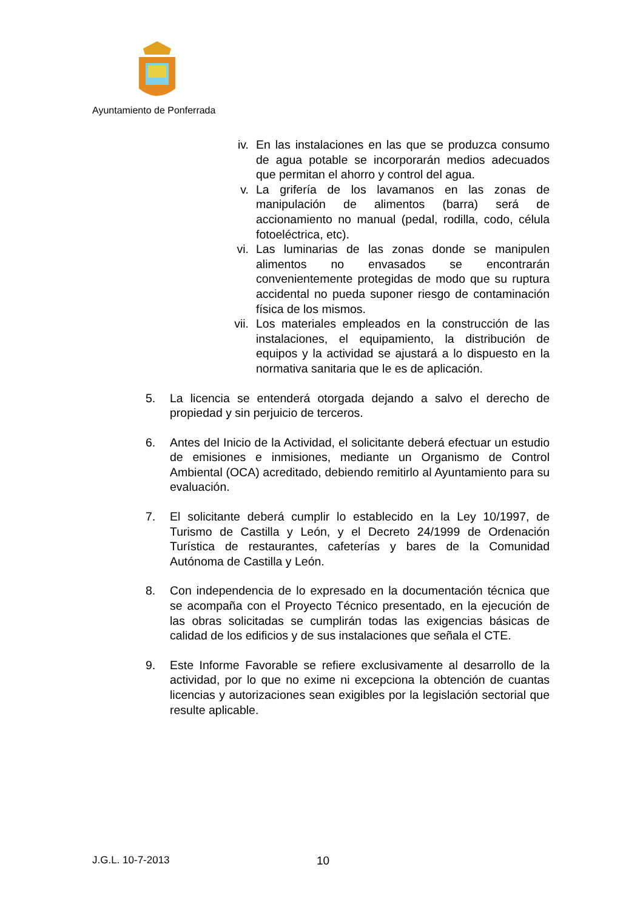Ayuntamiento de Ponferrada
iv. En las instalaciones en las que se produzca consumo de agua potable se incorporarán medios adecuados que permitan el ahorro y control del agua.
v. La grifería de los lavamanos en las zonas de manipulación de alimentos (barra) será de accionamiento no manual (pedal, rodilla, codo, célula fotoeléctrica, etc).
vi. Las luminarias de las zonas donde se manipulen alimentos no envasados se encontrarán convenientemente protegidas de modo que su ruptura accidental no pueda suponer riesgo de contaminación física de los mismos.
vii. Los materiales empleados en la construcción de las instalaciones, el equipamiento, la distribución de equipos y la actividad se ajustará a lo dispuesto en la normativa sanitaria que le es de aplicación.
5. La licencia se entenderá otorgada dejando a salvo el derecho de propiedad y sin perjuicio de terceros.
6. Antes del Inicio de la Actividad, el solicitante deberá efectuar un estudio de emisiones e inmisiones, mediante un Organismo de Control Ambiental (OCA) acreditado, debiendo remitirlo al Ayuntamiento para su evaluación.
7. El solicitante deberá cumplir lo establecido en la Ley 10/1997, de Turismo de Castilla y León, y el Decreto 24/1999 de Ordenación Turística de restaurantes, cafeterías y bares de la Comunidad Autónoma de Castilla y León.
8. Con independencia de lo expresado en la documentación técnica que se acompaña con el Proyecto Técnico presentado, en la ejecución de las obras solicitadas se cumplirán todas las exigencias básicas de calidad de los edificios y de sus instalaciones que señala el CTE.
9. Este Informe Favorable se refiere exclusivamente al desarrollo de la actividad, por lo que no exime ni excepciona la obtención de cuantas licencias y autorizaciones sean exigibles por la legislación sectorial que resulte aplicable.
J.G.L. 10-7-2013 10